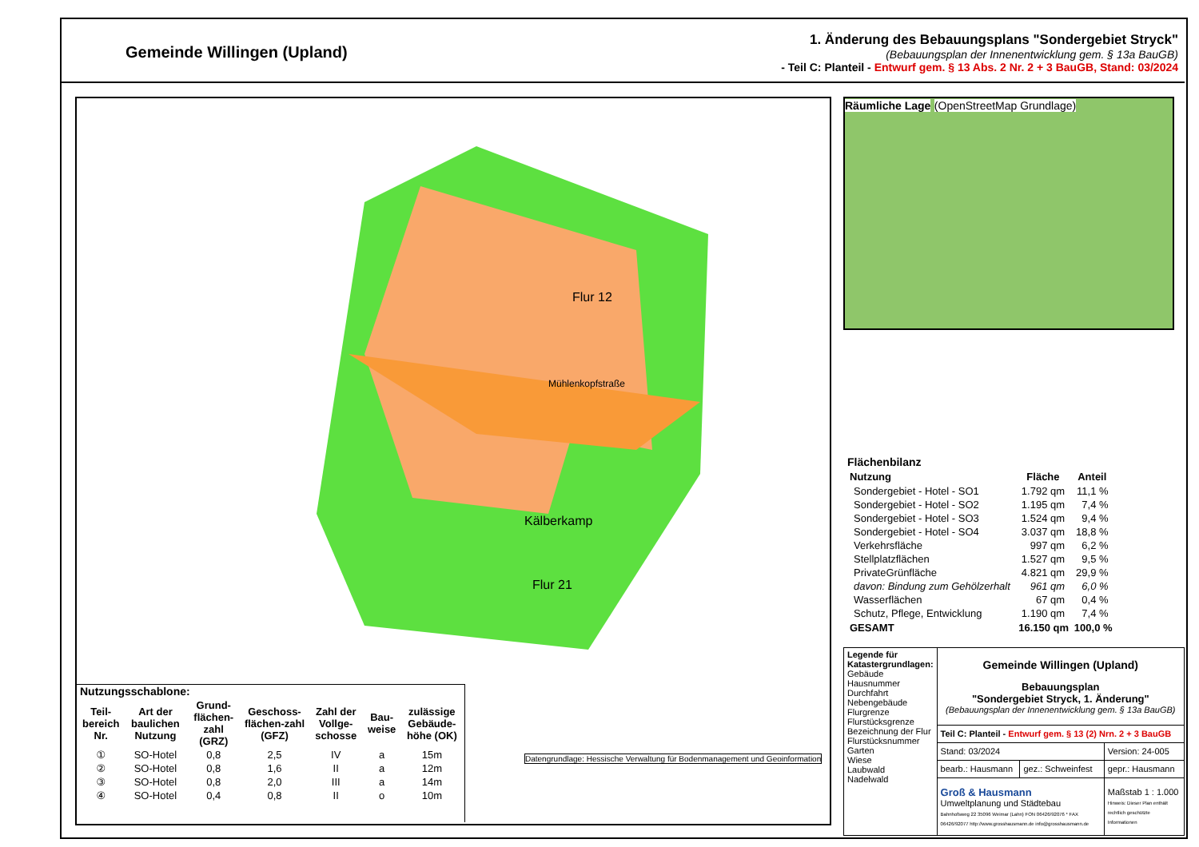Gemeinde Willingen (Upland)
1. Änderung des Bebauungsplans "Sondergebiet Stryck"
(Bebauungsplan der Innenentwicklung gem. § 13a BauGB)
- Teil C: Planteil - Entwurf gem. § 13 Abs. 2 Nr. 2 + 3 BauGB, Stand: 03/2024
Flur 12
Kälberkamp
Flur 21
Mühlenkopfstraße
Datengrundlage: Hessische Verwaltung für Bodenmanagement und Geoinformation
Räumliche Lage (OpenStreetMap Grundlage)
Flächenbilanz
| Nutzung | Fläche | Anteil |
| --- | --- | --- |
| Sondergebiet - Hotel - SO1 | 1.792 qm | 11,1 % |
| Sondergebiet - Hotel - SO2 | 1.195 qm | 7,4 % |
| Sondergebiet - Hotel - SO3 | 1.524 qm | 9,4 % |
| Sondergebiet - Hotel - SO4 | 3.037 qm | 18,8 % |
| Verkehrsfläche | 997 qm | 6,2 % |
| Stellplatzflächen | 1.527 qm | 9,5 % |
| PrivateGrünfläche | 4.821 qm | 29,9 % |
| davon: Bindung zum Gehölzerhalt | 961 qm | 6,0 % |
| Wasserflächen | 67 qm | 0,4 % |
| Schutz, Pflege, Entwicklung | 1.190 qm | 7,4 % |
| GESAMT | 16.150 qm | 100,0 % |
Nutzungsschablone:
| Teil-bereich Nr. | Art der baulichen Nutzung | Grund-flächen-zahl (GRZ) | Geschoss-flächen-zahl (GFZ) | Zahl der Vollge-schosse | Bau-weise | zulässige Gebäude-höhe (OK) |
| --- | --- | --- | --- | --- | --- | --- |
| ① | SO-Hotel | 0,8 | 2,5 | IV | a | 15m |
| ② | SO-Hotel | 0,8 | 1,6 | II | a | 12m |
| ③ | SO-Hotel | 0,8 | 2,0 | III | a | 14m |
| ④ | SO-Hotel | 0,4 | 0,8 | II | o | 10m |
| Legende für Katastergrundlagen: Gebäude Hausnummer Durchfahrt Nebengebäude Flurgrenze Flurstücksgrenze Bezeichnung der Flur Flurstücksnummer Garten Wiese Laubwald Nadelwald | Gemeinde Willingen (Upland) Bebauungsplan "Sondergebiet Stryck, 1. Änderung" (Bebauungsplan der Innenentwicklung gem. § 13a BauGB) | | |
| | Teil C: Planteil - Entwurf gem. § 13 (2) Nrn. 2 + 3 BauGB | | |
| | Stand: 03/2024 | | Version: 24-005 |
| | bearb.: Hausmann | gez.: Schweinfest | gepr.: Hausmann |
| | Groß & Hausmann Umweltplanung und Städtebau Bahnhofsweg 22 35096 Weimar (Lahn) FON 06426/92076 * FAX 06426/92077 http://www.grosshausmann.de info@grosshausmann.de | | Maßstab 1 : 1.000 Hinweis: Dieser Plan enthält rechtlich geschützte Informationen |